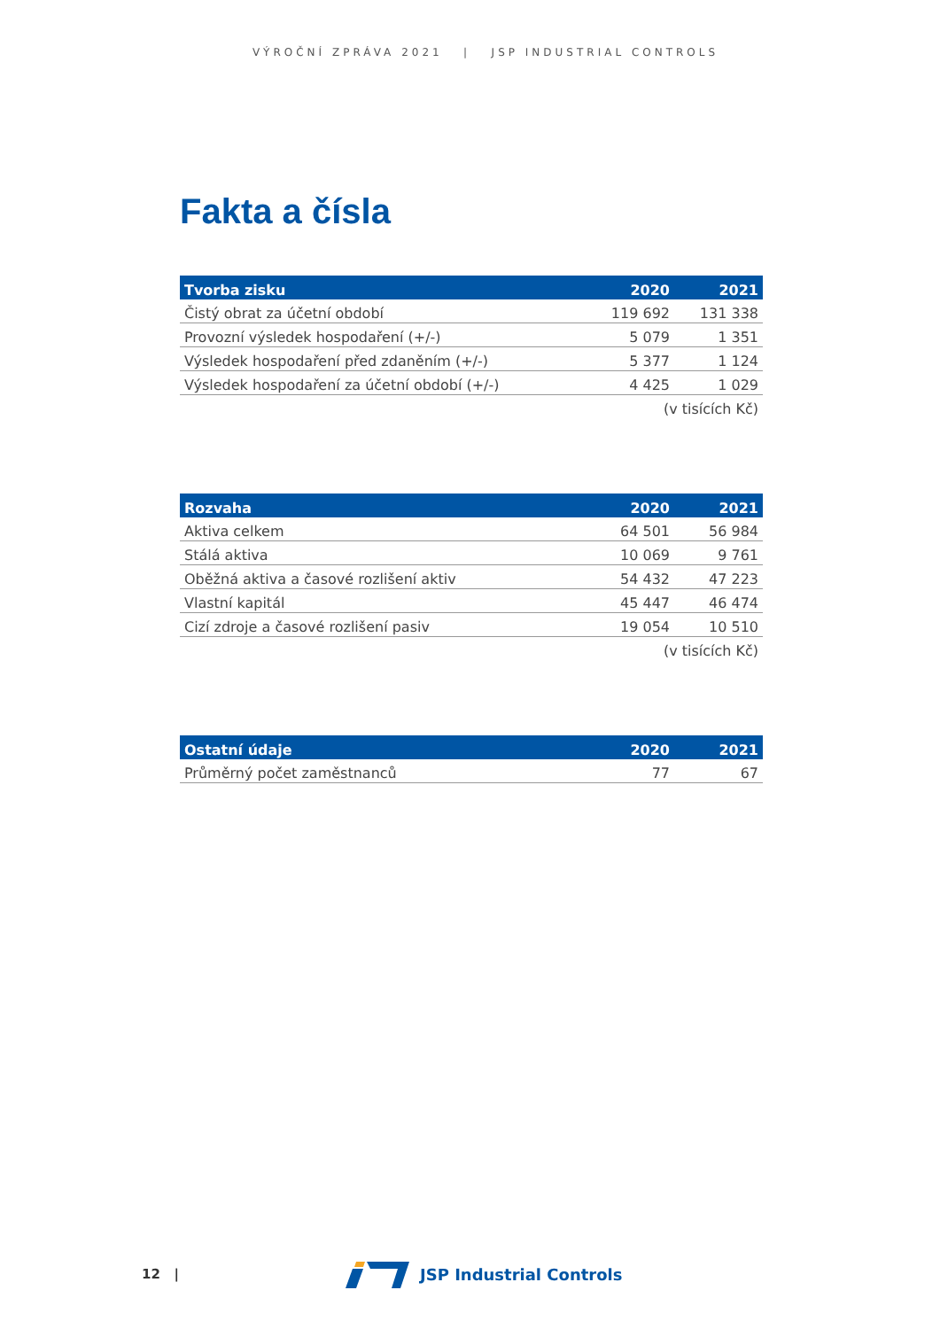VÝROČNÍ ZPRÁVA 2021 | JSP INDUSTRIAL CONTROLS
Fakta a čísla
| Tvorba zisku | 2020 | 2021 |
| --- | --- | --- |
| Čistý obrat za účetní období | 119 692 | 131 338 |
| Provozní výsledek hospodaření (+/-) | 5 079 | 1 351 |
| Výsledek hospodaření před zdaněním (+/-) | 5 377 | 1 124 |
| Výsledek hospodaření za účetní období (+/-) | 4 425 | 1 029 |
| | (v tisících Kč) | |
| Rozvaha | 2020 | 2021 |
| --- | --- | --- |
| Aktiva celkem | 64 501 | 56 984 |
| Stálá aktiva | 10 069 | 9 761 |
| Oběžná aktiva a časové rozlišení aktiv | 54 432 | 47 223 |
| Vlastní kapitál | 45 447 | 46 474 |
| Cizí zdroje a časové rozlišení pasiv | 19 054 | 10 510 |
| | (v tisících Kč) | |
| Ostatní údaje | 2020 | 2021 |
| --- | --- | --- |
| Průměrný počet zaměstnanců | 77 | 67 |
12 |
JSP Industrial Controls